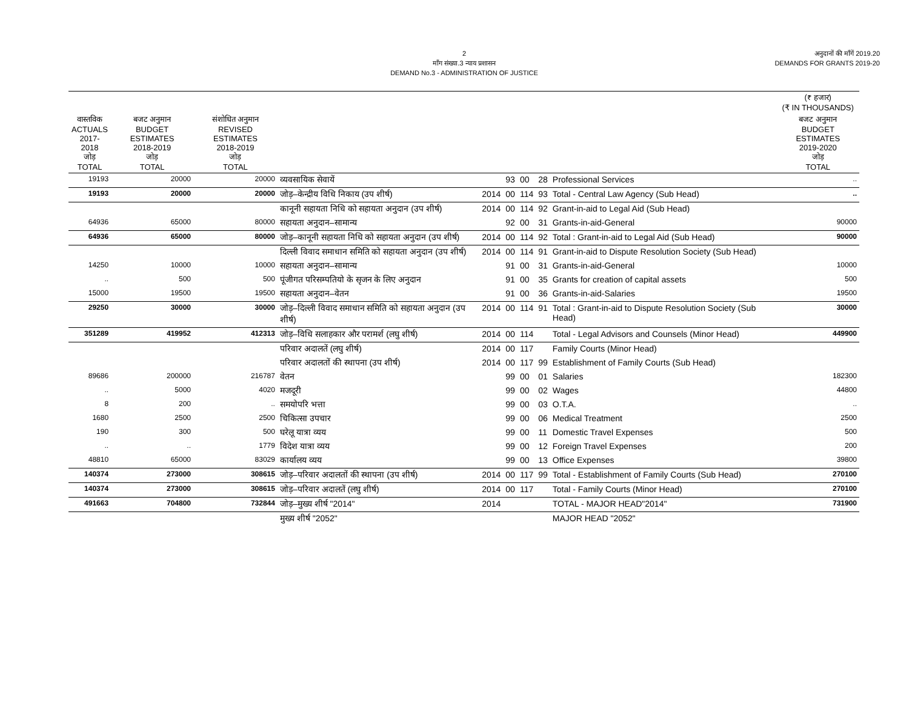2
माँग संख्या.3 न्याय प्रशासन
DEMAND No.3 - ADMINISTRATION OF JUSTICE
अनुदानों की माँगें 2019.20
DEMANDS FOR GRANTS 2019-20
| | | | | | | | | | (₹ हजार) (₹ IN THOUSANDS) |
| --- | --- | --- | --- | --- | --- | --- | --- | --- | --- |
| वास्तविक ACTUALS 2017-2018 जोड़ TOTAL | बजट अनुमान BUDGET ESTIMATES 2018-2019 जोड़ TOTAL | संशोधित अनुमान REVISED ESTIMATES 2018-2019 जोड़ TOTAL | | | | | | | बजट अनुमान BUDGET ESTIMATES 2019-2020 जोड़ TOTAL |
| 19193 | 20000 | 20000 | व्यवसायिक सेवायें | | 93 | 00 | 28 | Professional Services | .. |
| 19193 | 20000 | 20000 | जोड़–केन्द्रीय विधि निकाय (उप शीर्ष) | 2014 | 00 | 114 | 93 | Total - Central Law Agency (Sub Head) | .. |
| | | | कानूनी सहायता निधि को सहायता अनुदान (उप शीर्ष) | 2014 | 00 | 114 | 92 | Grant-in-aid to Legal Aid (Sub Head) | |
| 64936 | 65000 | 80000 | सहायता अनुदान–सामान्य | | 92 | 00 | 31 | Grants-in-aid-General | 90000 |
| 64936 | 65000 | 80000 | जोड़–कानूनी सहायता निधि को सहायता अनुदान (उप शीर्ष) | 2014 | 00 | 114 | 92 | Total : Grant-in-aid to Legal Aid (Sub Head) | 90000 |
| | | | दिल्ली विवाद समाधान समिति को सहायता अनुदान (उप शीर्ष) | 2014 | 00 | 114 | 91 | Grant-in-aid to Dispute Resolution Society (Sub Head) | |
| 14250 | 10000 | 10000 | सहायता अनुदान–सामान्य | | 91 | 00 | 31 | Grants-in-aid-General | 10000 |
| .. | 500 | 500 | पूंजीगत परिसम्पतियो के सृजन के लिए अनुदान | | 91 | 00 | 35 | Grants for creation of capital assets | 500 |
| 15000 | 19500 | 19500 | सहायता अनुदान–वेतन | | 91 | 00 | 36 | Grants-in-aid-Salaries | 19500 |
| 29250 | 30000 | 30000 | जोड़–दिल्ली विवाद समाधान समिति को सहायता अनुदान (उप शीर्ष) | 2014 | 00 | 114 | 91 | Total : Grant-in-aid to Dispute Resolution Society (Sub Head) | 30000 |
| 351289 | 419952 | 412313 | जोड़–विधि सलाहकार और परामर्श (लघु शीर्ष) | 2014 | 00 | 114 | | Total - Legal Advisors and Counsels (Minor Head) | 449900 |
| | | | परिवार अदालतें (लघु शीर्ष) | 2014 | 00 | 117 | | Family Courts (Minor Head) | |
| | | | परिवार अदालतों की स्थापना (उप शीर्ष) | 2014 | 00 | 117 | 99 | Establishment of Family Courts (Sub Head) | |
| 89686 | 200000 | 216787 | वेतन | | 99 | 00 | 01 | Salaries | 182300 |
| .. | 5000 | 4020 | मजदूरी | | 99 | 00 | 02 | Wages | 44800 |
| 8 | 200 | .. | समयोपरि भत्ता | | 99 | 00 | 03 | O.T.A. | .. |
| 1680 | 2500 | 2500 | चिकित्सा उपचार | | 99 | 00 | 06 | Medical Treatment | 2500 |
| 190 | 300 | 500 | घरेलू यात्रा व्यय | | 99 | 00 | 11 | Domestic Travel Expenses | 500 |
| .. | .. | 1779 | विदेश यात्रा व्यय | | 99 | 00 | 12 | Foreign Travel Expenses | 200 |
| 48810 | 65000 | 83029 | कार्यालय व्यय | | 99 | 00 | 13 | Office Expenses | 39800 |
| 140374 | 273000 | 308615 | जोड़–परिवार अदालतों की स्थापना (उप शीर्ष) | 2014 | 00 | 117 | 99 | Total - Establishment of Family Courts (Sub Head) | 270100 |
| 140374 | 273000 | 308615 | जोड़–परिवार अदालतें (लघु शीर्ष) | 2014 | 00 | 117 | | Total - Family Courts (Minor Head) | 270100 |
| 491663 | 704800 | 732844 | जोड़–मुख्य शीर्ष "2014" | 2014 | | | | TOTAL - MAJOR HEAD"2014" | 731900 |
| | | | मुख्य शीर्ष "2052" | | | | | MAJOR HEAD "2052" | |